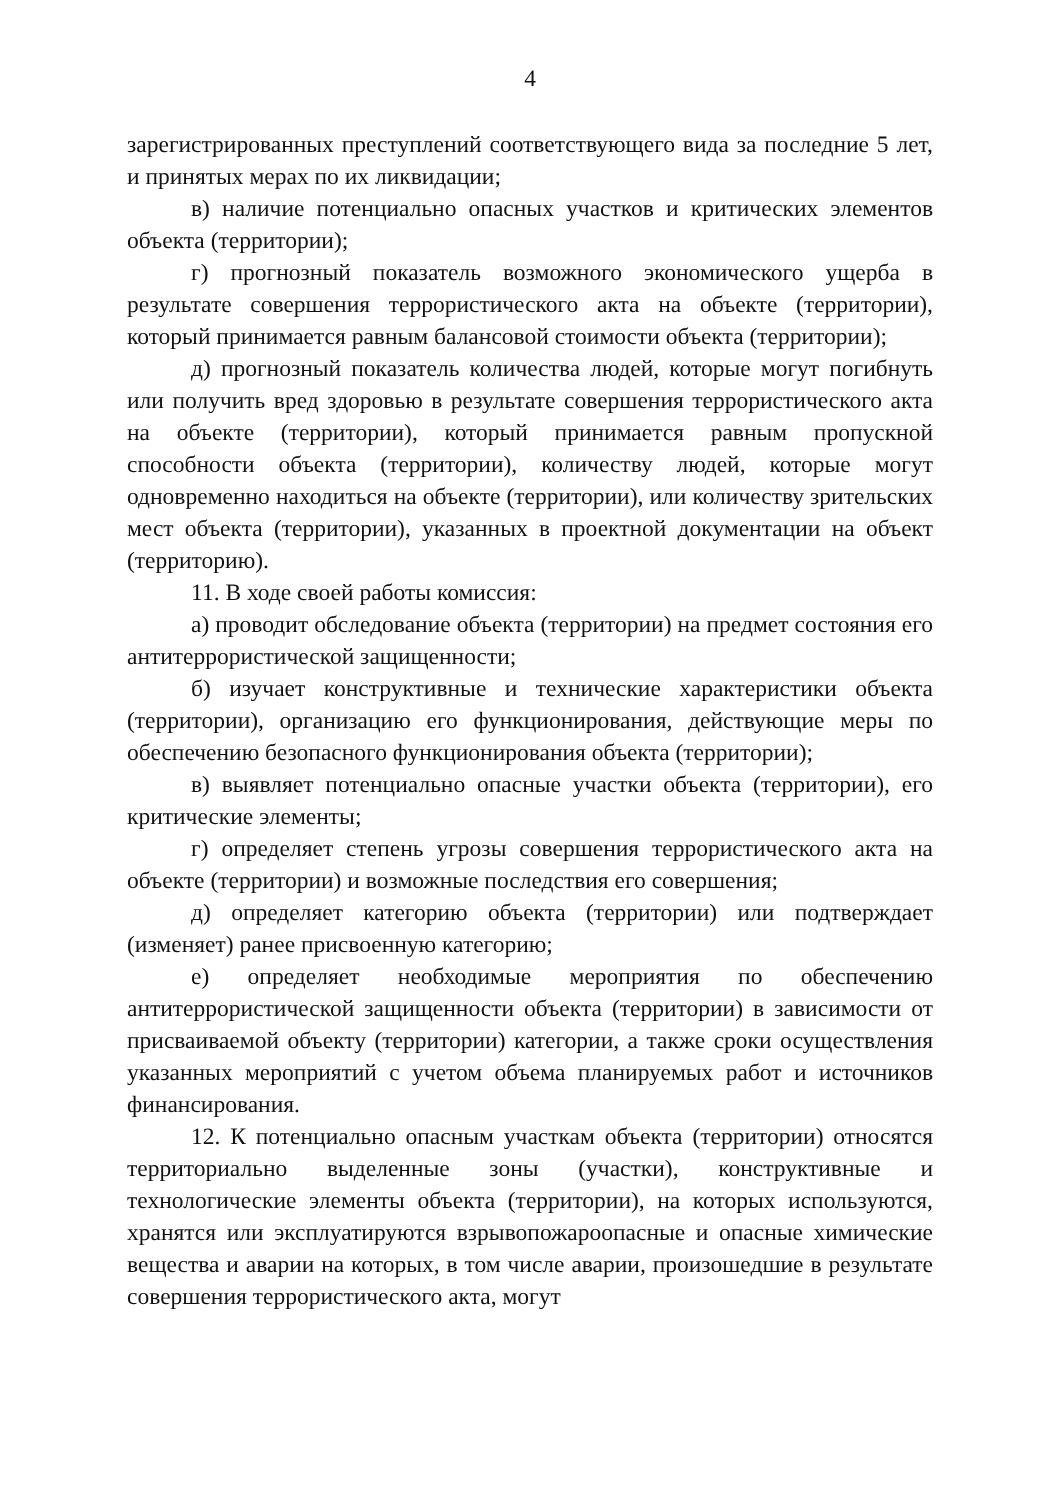4
зарегистрированных преступлений соответствующего вида за последние 5 лет, и принятых мерах по их ликвидации;
в) наличие потенциально опасных участков и критических элементов объекта (территории);
г) прогнозный показатель возможного экономического ущерба в результате совершения террористического акта на объекте (территории), который принимается равным балансовой стоимости объекта (территории);
д) прогнозный показатель количества людей, которые могут погибнуть или получить вред здоровью в результате совершения террористического акта на объекте (территории), который принимается равным пропускной способности объекта (территории), количеству людей, которые могут одновременно находиться на объекте (территории), или количеству зрительских мест объекта (территории), указанных в проектной документации на объект (территорию).
11. В ходе своей работы комиссия:
а) проводит обследование объекта (территории) на предмет состояния его антитеррористической защищенности;
б) изучает конструктивные и технические характеристики объекта (территории), организацию его функционирования, действующие меры по обеспечению безопасного функционирования объекта (территории);
в) выявляет потенциально опасные участки объекта (территории), его критические элементы;
г) определяет степень угрозы совершения террористического акта на объекте (территории) и возможные последствия его совершения;
д) определяет категорию объекта (территории) или подтверждает (изменяет) ранее присвоенную категорию;
е) определяет необходимые мероприятия по обеспечению антитеррористической защищенности объекта (территории) в зависимости от присваиваемой объекту (территории) категории, а также сроки осуществления указанных мероприятий с учетом объема планируемых работ и источников финансирования.
12. К потенциально опасным участкам объекта (территории) относятся территориально выделенные зоны (участки), конструктивные и технологические элементы объекта (территории), на которых используются, хранятся или эксплуатируются взрывопожароопасные и опасные химические вещества и аварии на которых, в том числе аварии, произошедшие в результате совершения террористического акта, могут